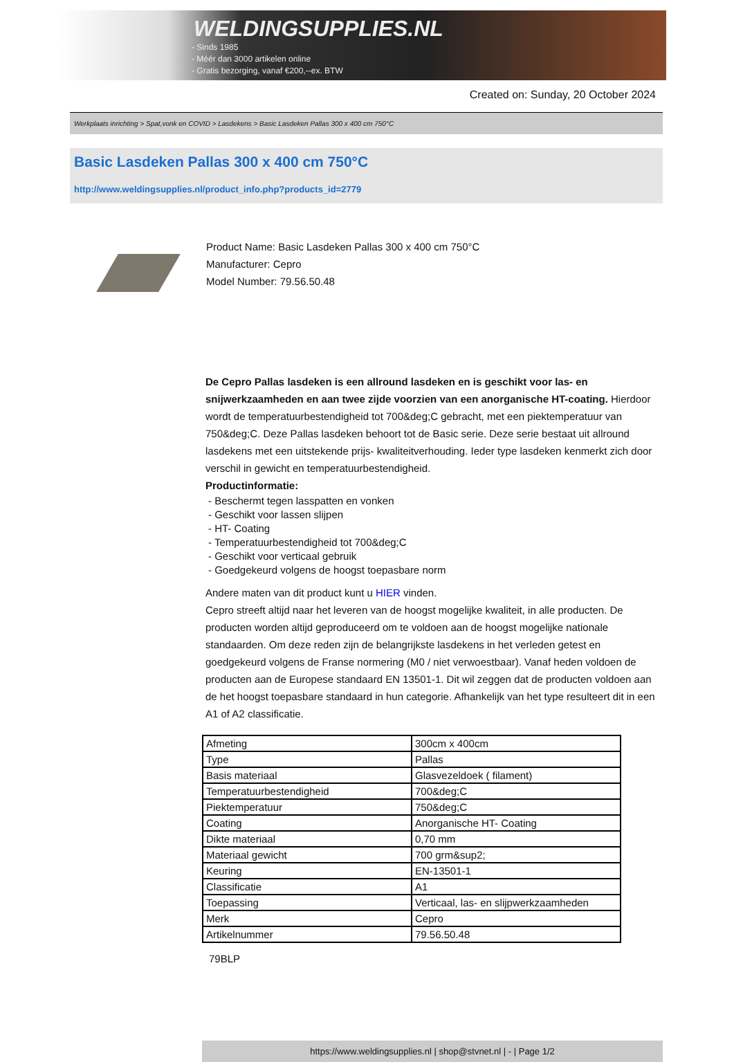WELDINGSUPPLIES.NL
- Sinds 1985
- Méér dan 3000 artikelen online
- Gratis bezorging, vanaf €200,--ex. BTW
Created on: Sunday, 20 October 2024
Werkplaats inrichting > Spat,vonk en COVID > Lasdekens > Basic Lasdeken Pallas 300 x 400 cm 750°C
Basic Lasdeken Pallas 300 x 400 cm 750°C
http://www.weldingsupplies.nl/product_info.php?products_id=2779
Product Name: Basic Lasdeken Pallas 300 x 400 cm 750°C
Manufacturer: Cepro
Model Number: 79.56.50.48
De Cepro Pallas lasdeken is een allround lasdeken en is geschikt voor las- en snijwerkzaamheden en aan twee zijde voorzien van een anorganische HT-coating. Hierdoor wordt de temperatuurbestendigheid tot 700&deg;C gebracht, met een piektemperatuur van 750&deg;C. Deze Pallas lasdeken behoort tot de Basic serie. Deze serie bestaat uit allround lasdekens met een uitstekende prijs- kwaliteitverhouding. Ieder type lasdeken kenmerkt zich door verschil in gewicht en temperatuurbestendigheid.
Productinformatie:
- Beschermt tegen lasspatten en vonken
- Geschikt voor lassen slijpen
- HT- Coating
- Temperatuurbestendigheid tot 700&deg;C
- Geschikt voor verticaal gebruik
- Goedgekeurd volgens de hoogst toepasbare norm
Andere maten van dit product kunt u HIER vinden.
Cepro streeft altijd naar het leveren van de hoogst mogelijke kwaliteit, in alle producten. De producten worden altijd geproduceerd om te voldoen aan de hoogst mogelijke nationale standaarden. Om deze reden zijn de belangrijkste lasdekens in het verleden getest en goedgekeurd volgens de Franse normering (M0 / niet verwoestbaar). Vanaf heden voldoen de producten aan de Europese standaard EN 13501-1. Dit wil zeggen dat de producten voldoen aan de het hoogst toepasbare standaard in hun categorie. Afhankelijk van het type resulteert dit in een A1 of A2 classificatie.
| Afmeting | 300cm x 400cm |
| Type | Pallas |
| Basis materiaal | Glasvezeldoek ( filament) |
| Temperatuurbestendigheid | 700&deg;C |
| Piektemperatuur | 750&deg;C |
| Coating | Anorganische HT- Coating |
| Dikte materiaal | 0,70 mm |
| Materiaal gewicht | 700 grm&sup2; |
| Keuring | EN-13501-1 |
| Classificatie | A1 |
| Toepassing | Verticaal, las- en slijpwerkzaamheden |
| Merk | Cepro |
| Artikelnummer | 79.56.50.48 |
79BLP
https://www.weldingsupplies.nl | shop@stvnet.nl | - | Page 1/2